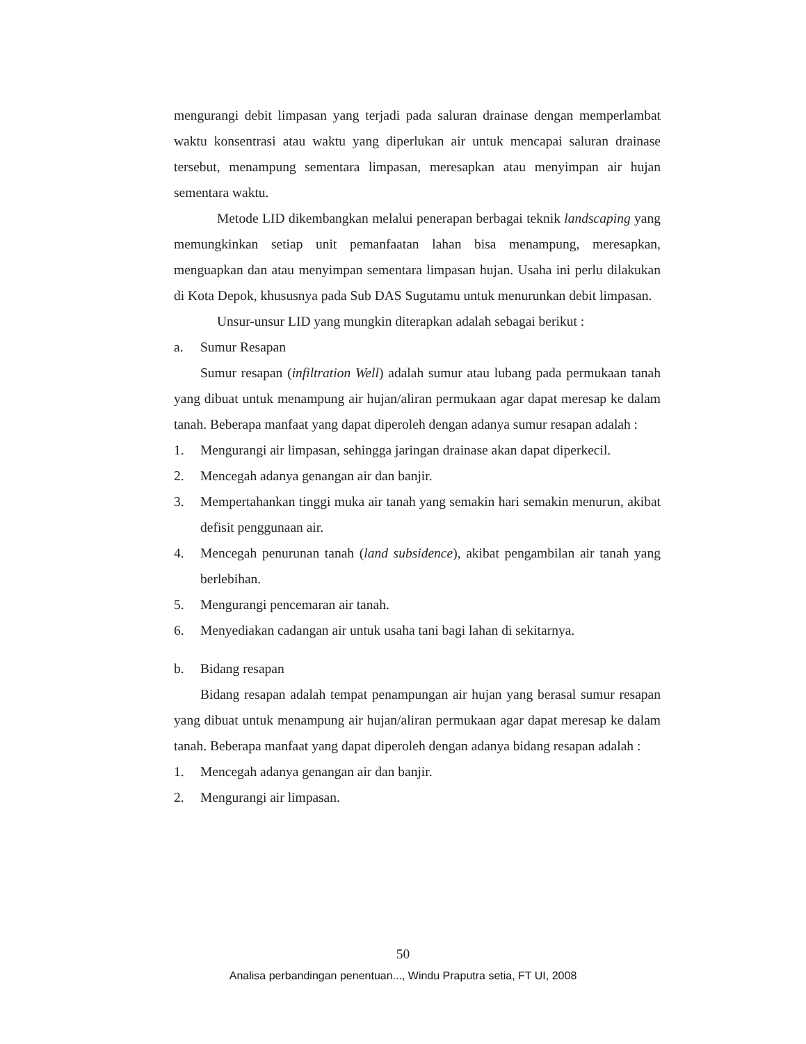mengurangi debit limpasan yang terjadi pada saluran drainase dengan memperlambat waktu konsentrasi atau waktu yang diperlukan air untuk mencapai saluran drainase tersebut, menampung sementara limpasan, meresapkan atau menyimpan air hujan sementara waktu.
Metode LID dikembangkan melalui penerapan berbagai teknik landscaping yang memungkinkan setiap unit pemanfaatan lahan bisa menampung, meresapkan, menguapkan dan atau menyimpan sementara limpasan hujan. Usaha ini perlu dilakukan di Kota Depok, khususnya pada Sub DAS Sugutamu untuk menurunkan debit limpasan.
Unsur-unsur LID yang mungkin diterapkan adalah sebagai berikut :
a. Sumur Resapan
Sumur resapan (infiltration Well) adalah sumur atau lubang pada permukaan tanah yang dibuat untuk menampung air hujan/aliran permukaan agar dapat meresap ke dalam tanah. Beberapa manfaat yang dapat diperoleh dengan adanya sumur resapan adalah :
1. Mengurangi air limpasan, sehingga jaringan drainase akan dapat diperkecil.
2. Mencegah adanya genangan air dan banjir.
3. Mempertahankan tinggi muka air tanah yang semakin hari semakin menurun, akibat defisit penggunaan air.
4. Mencegah penurunan tanah (land subsidence), akibat pengambilan air tanah yang berlebihan.
5. Mengurangi pencemaran air tanah.
6. Menyediakan cadangan air untuk usaha tani bagi lahan di sekitarnya.
b. Bidang resapan
Bidang resapan adalah tempat penampungan air hujan yang berasal sumur resapan yang dibuat untuk menampung air hujan/aliran permukaan agar dapat meresap ke dalam tanah. Beberapa manfaat yang dapat diperoleh dengan adanya bidang resapan adalah :
1. Mencegah adanya genangan air dan banjir.
2. Mengurangi air limpasan.
50
Analisa perbandingan penentuan..., Windu Praputra setia, FT UI, 2008